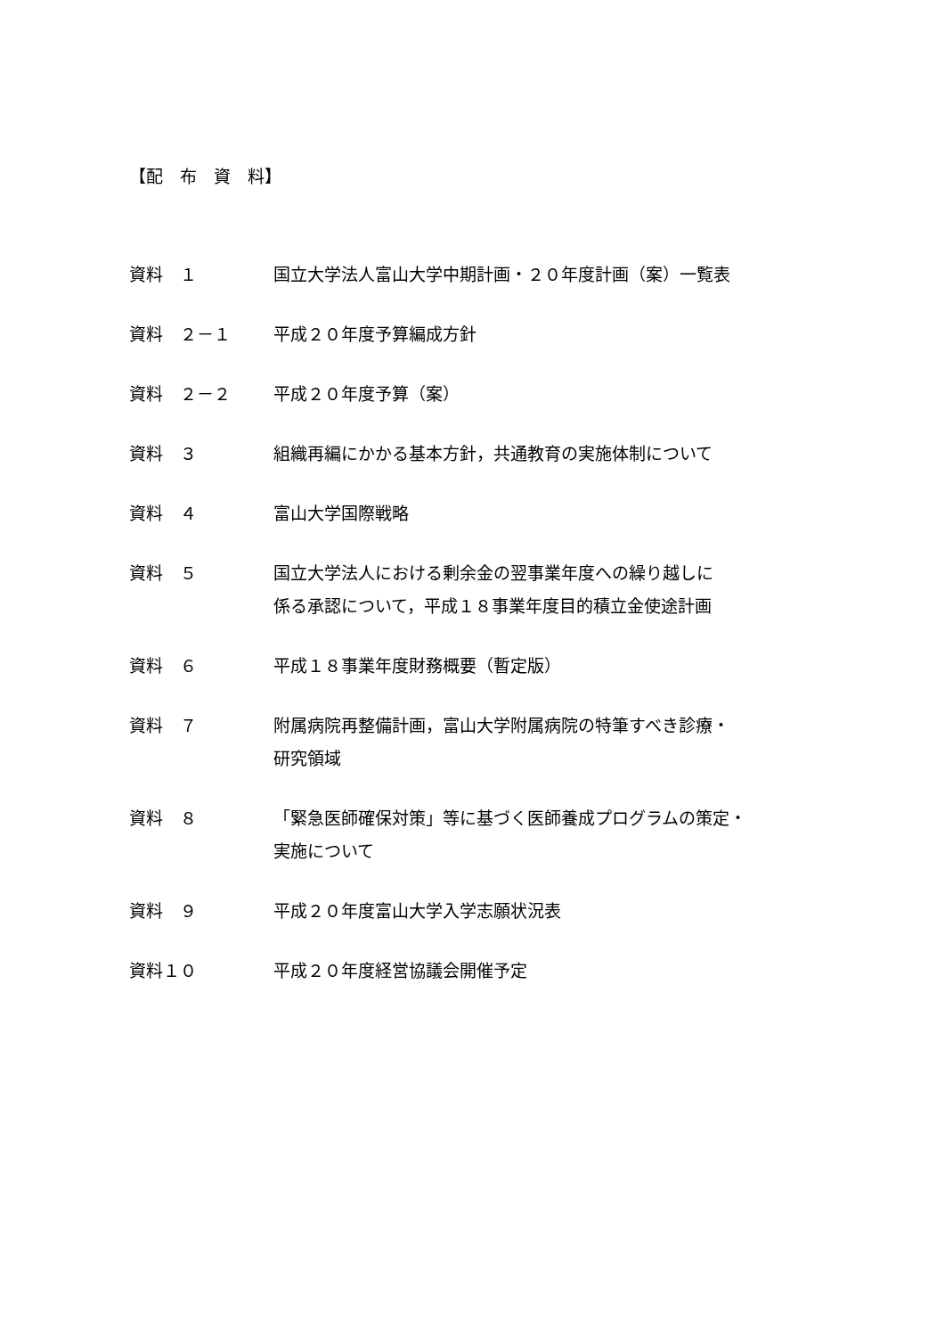【配　布　資　料】
資料　１ 国立大学法人富山大学中期計画・２０年度計画（案）一覧表
資料　２－１ 平成２０年度予算編成方針
資料　２－２ 平成２０年度予算（案）
資料　３ 組織再編にかかる基本方針，共通教育の実施体制について
資料　４ 富山大学国際戦略
資料　５ 国立大学法人における剰余金の翌事業年度への繰り越しに
係る承認について，平成１８事業年度目的積立金使途計画
資料　６ 平成１８事業年度財務概要（暫定版）
資料　７ 附属病院再整備計画，富山大学附属病院の特筆すべき診療・
研究領域
資料　８ 「緊急医師確保対策」等に基づく医師養成プログラムの策定・
実施について
資料　９ 平成２０年度富山大学入学志願状況表
資料１０ 平成２０年度経営協議会開催予定